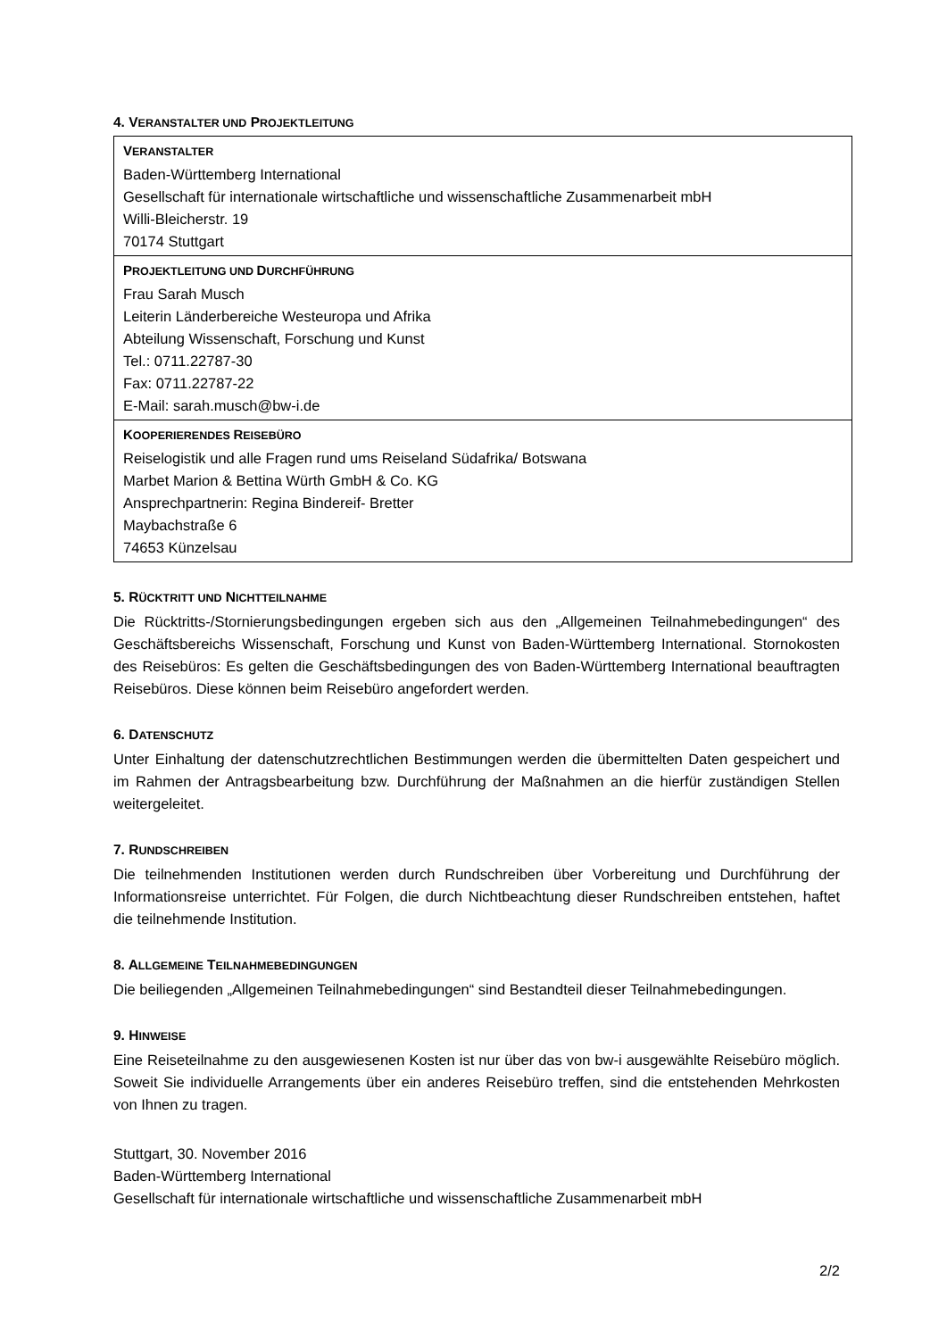4. VERANSTALTER UND PROJEKTLEITUNG
| V ERANSTALTER Baden-Württemberg International Gesellschaft für internationale wirtschaftliche und wissenschaftliche Zusammenarbeit mbH Willi-Bleicherstr. 19 70174 Stuttgart |
| P ROJEKTLEITUNG UND D URCHFÜHRUNG Frau Sarah Musch Leiterin Länderbereiche Westeuropa und Afrika Abteilung Wissenschaft, Forschung und Kunst Tel.: 0711.22787-30 Fax: 0711.22787-22 E-Mail: sarah.musch@bw-i.de |
| K OOPERIERENDES R EISEBÜRO Reiselogistik und alle Fragen rund ums Reiseland Südafrika/ Botswana Marbet Marion & Bettina Würth GmbH & Co. KG Ansprechpartnerin: Regina Bindereif- Bretter Maybachstraße 6 74653 Künzelsau |
5. RÜCKTRITT UND NICHTTEILNAHME
Die Rücktritts-/Stornierungsbedingungen ergeben sich aus den „Allgemeinen Teilnahmebedingungen“ des Geschäftsbereichs Wissenschaft, Forschung und Kunst von Baden-Württemberg International. Stornokosten des Reisebüros: Es gelten die Geschäftsbedingungen des von Baden-Württemberg International beauftragten Reisebüros. Diese können beim Reisebüro angefordert werden.
6. DATENSCHUTZ
Unter Einhaltung der datenschutzrechtlichen Bestimmungen werden die übermittelten Daten gespeichert und im Rahmen der Antragsbearbeitung bzw. Durchführung der Maßnahmen an die hierfür zuständigen Stellen weitergeleitet.
7. RUNDSCHREIBEN
Die teilnehmenden Institutionen werden durch Rundschreiben über Vorbereitung und Durchführung der Informationsreise unterrichtet. Für Folgen, die durch Nichtbeachtung dieser Rundschreiben entstehen, haftet die teilnehmende Institution.
8. ALLGEMEINE TEILNAHMEBEDINGUNGEN
Die beiliegenden „Allgemeinen Teilnahmebedingungen“ sind Bestandteil dieser Teilnahmebedingungen.
9. HINWEISE
Eine Reiseteilnahme zu den ausgewiesenen Kosten ist nur über das von bw-i ausgewählte Reisebüro möglich. Soweit Sie individuelle Arrangements über ein anderes Reisebüro treffen, sind die entstehenden Mehrkosten von Ihnen zu tragen.
Stuttgart, 30. November 2016
Baden-Württemberg International
Gesellschaft für internationale wirtschaftliche und wissenschaftliche Zusammenarbeit mbH
2/2